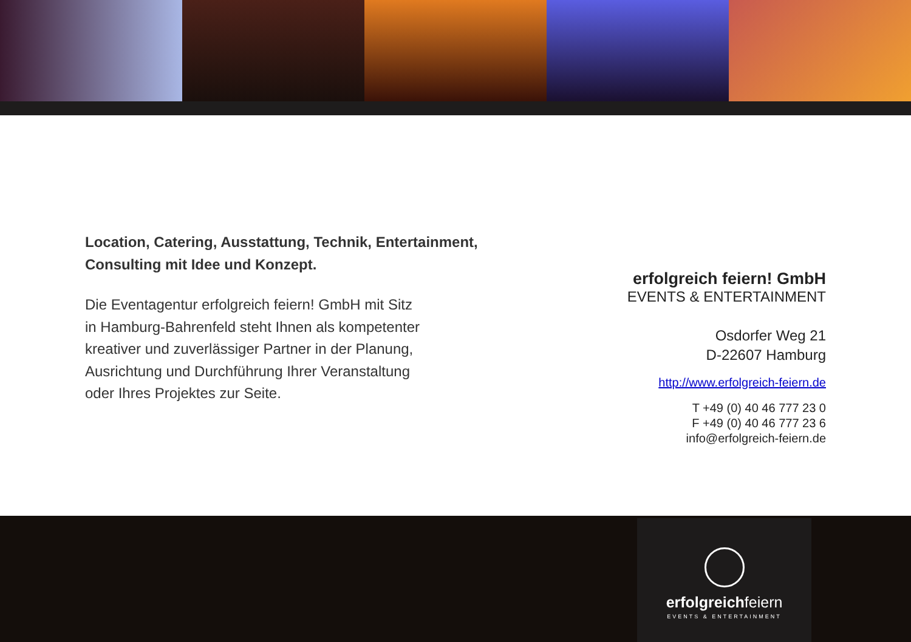Location, Catering, Ausstattung, Technik, Entertainment,
Consulting mit Idee und Konzept.
Die Eventagentur erfolgreich feiern! GmbH mit Sitz
in Hamburg-Bahrenfeld steht Ihnen als kompetenter
kreativer und zuverlässiger Partner in der Planung,
Ausrichtung und Durchführung Ihrer Veranstaltung
oder Ihres Projektes zur Seite.
erfolgreich feiern! GmbH
EVENTS & ENTERTAINMENT
Osdorfer Weg 21
D-22607 Hamburg
http://www.erfolgreich-feiern.de
T +49 (0) 40 46 777 23 0
F +49 (0) 40 46 777 23 6
info@erfolgreich-feiern.de
erfolgreichfeiern
EVENTS & ENTERTAINMENT